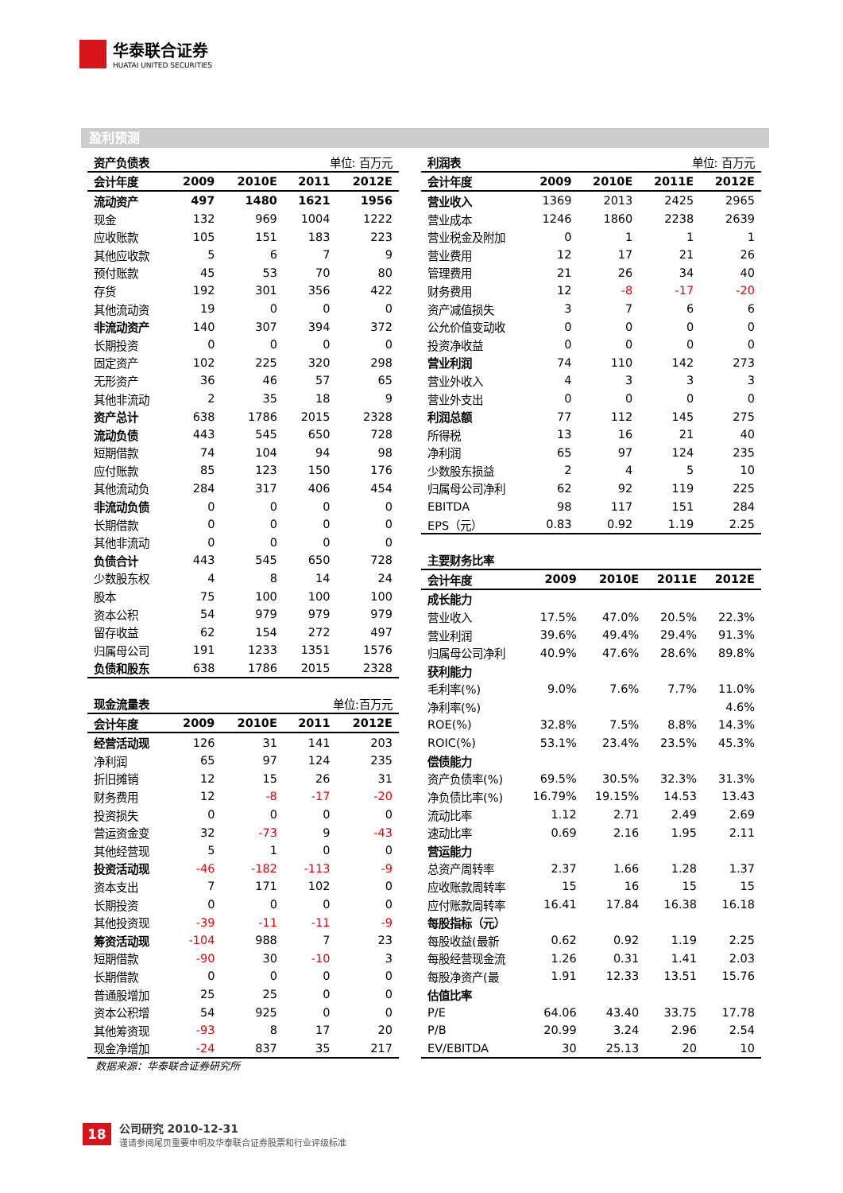华泰联合证券
HUATAI UNITED SECURITIES
盈利预测
| 资产负债表 | | | 单位: 百万元 | |
| 会计年度 | 2009 | 2010E | 2011 | 2012E |
| 流动资产 | 497 | 1480 | 1621 | 1956 |
| 现金 | 132 | 969 | 1004 | 1222 |
| 应收账款 | 105 | 151 | 183 | 223 |
| 其他应收款 | 5 | 6 | 7 | 9 |
| 预付账款 | 45 | 53 | 70 | 80 |
| 存货 | 192 | 301 | 356 | 422 |
| 其他流动资 | 19 | 0 | 0 | 0 |
| 非流动资产 | 140 | 307 | 394 | 372 |
| 长期投资 | 0 | 0 | 0 | 0 |
| 固定资产 | 102 | 225 | 320 | 298 |
| 无形资产 | 36 | 46 | 57 | 65 |
| 其他非流动 | 2 | 35 | 18 | 9 |
| 资产总计 | 638 | 1786 | 2015 | 2328 |
| 流动负债 | 443 | 545 | 650 | 728 |
| 短期借款 | 74 | 104 | 94 | 98 |
| 应付账款 | 85 | 123 | 150 | 176 |
| 其他流动负 | 284 | 317 | 406 | 454 |
| 非流动负债 | 0 | 0 | 0 | 0 |
| 长期借款 | 0 | 0 | 0 | 0 |
| 其他非流动 | 0 | 0 | 0 | 0 |
| 负债合计 | 443 | 545 | 650 | 728 |
| 少数股东权 | 4 | 8 | 14 | 24 |
| 股本 | 75 | 100 | 100 | 100 |
| 资本公积 | 54 | 979 | 979 | 979 |
| 留存收益 | 62 | 154 | 272 | 497 |
| 归属母公司 | 191 | 1233 | 1351 | 1576 |
| 负债和股东 | 638 | 1786 | 2015 | 2328 |
| 现金流量表 | | | 单位:百万元 | |
| 会计年度 | 2009 | 2010E | 2011 | 2012E |
| 经营活动现 | 126 | 31 | 141 | 203 |
| 净利润 | 65 | 97 | 124 | 235 |
| 折旧摊销 | 12 | 15 | 26 | 31 |
| 财务费用 | 12 | -8 | -17 | -20 |
| 投资损失 | 0 | 0 | 0 | 0 |
| 营运资金变 | 32 | -73 | 9 | -43 |
| 其他经营现 | 5 | 1 | 0 | 0 |
| 投资活动现 | -46 | -182 | -113 | -9 |
| 资本支出 | 7 | 171 | 102 | 0 |
| 长期投资 | 0 | 0 | 0 | 0 |
| 其他投资现 | -39 | -11 | -11 | -9 |
| 筹资活动现 | -104 | 988 | 7 | 23 |
| 短期借款 | -90 | 30 | -10 | 3 |
| 长期借款 | 0 | 0 | 0 | 0 |
| 普通股增加 | 25 | 25 | 0 | 0 |
| 资本公积增 | 54 | 925 | 0 | 0 |
| 其他筹资现 | -93 | 8 | 17 | 20 |
| 现金净增加 | -24 | 837 | 35 | 217 |
| 利润表 | | | 单位: 百万元 | |
| 会计年度 | 2009 | 2010E | 2011E | 2012E |
| 营业收入 | 1369 | 2013 | 2425 | 2965 |
| 营业成本 | 1246 | 1860 | 2238 | 2639 |
| 营业税金及附加 | 0 | 1 | 1 | 1 |
| 营业费用 | 12 | 17 | 21 | 26 |
| 管理费用 | 21 | 26 | 34 | 40 |
| 财务费用 | 12 | -8 | -17 | -20 |
| 资产减值损失 | 3 | 7 | 6 | 6 |
| 公允价值变动收 | 0 | 0 | 0 | 0 |
| 投资净收益 | 0 | 0 | 0 | 0 |
| 营业利润 | 74 | 110 | 142 | 273 |
| 营业外收入 | 4 | 3 | 3 | 3 |
| 营业外支出 | 0 | 0 | 0 | 0 |
| 利润总额 | 77 | 112 | 145 | 275 |
| 所得税 | 13 | 16 | 21 | 40 |
| 净利润 | 65 | 97 | 124 | 235 |
| 少数股东损益 | 2 | 4 | 5 | 10 |
| 归属母公司净利 | 62 | 92 | 119 | 225 |
| EBITDA | 98 | 117 | 151 | 284 |
| EPS（元） | 0.83 | 0.92 | 1.19 | 2.25 |
| 主要财务比率 | | | | |
| 会计年度 | 2009 | 2010E | 2011E | 2012E |
| 成长能力 | | | | |
| 营业收入 | 17.5% | 47.0% | 20.5% | 22.3% |
| 营业利润 | 39.6% | 49.4% | 29.4% | 91.3% |
| 归属母公司净利 | 40.9% | 47.6% | 28.6% | 89.8% |
| 获利能力 | | | | |
| 毛利率(%) | 9.0% | 7.6% | 7.7% | 11.0% |
| 净利率(%) | | | | 4.6% |
| ROE(%) | 32.8% | 7.5% | 8.8% | 14.3% |
| ROIC(%) | 53.1% | 23.4% | 23.5% | 45.3% |
| 偿债能力 | | | | |
| 资产负债率(%) | 69.5% | 30.5% | 32.3% | 31.3% |
| 净负债比率(%) | 16.79% | 19.15% | 14.53 | 13.43 |
| 流动比率 | 1.12 | 2.71 | 2.49 | 2.69 |
| 速动比率 | 0.69 | 2.16 | 1.95 | 2.11 |
| 营运能力 | | | | |
| 总资产周转率 | 2.37 | 1.66 | 1.28 | 1.37 |
| 应收账款周转率 | 15 | 16 | 15 | 15 |
| 应付账款周转率 | 16.41 | 17.84 | 16.38 | 16.18 |
| 每股指标（元） | | | | |
| 每股收益(最新 | 0.62 | 0.92 | 1.19 | 2.25 |
| 每股经营现金流 | 1.26 | 0.31 | 1.41 | 2.03 |
| 每股净资产(最 | 1.91 | 12.33 | 13.51 | 15.76 |
| 估值比率 | | | | |
| P/E | 64.06 | 43.40 | 33.75 | 17.78 |
| P/B | 20.99 | 3.24 | 2.96 | 2.54 |
| EV/EBITDA | 30 | 25.13 | 20 | 10 |
数据来源：华泰联合证券研究所
18
公司研究 2010-12-31
谨请参阅尾页重要申明及华泰联合证券股票和行业评级标准